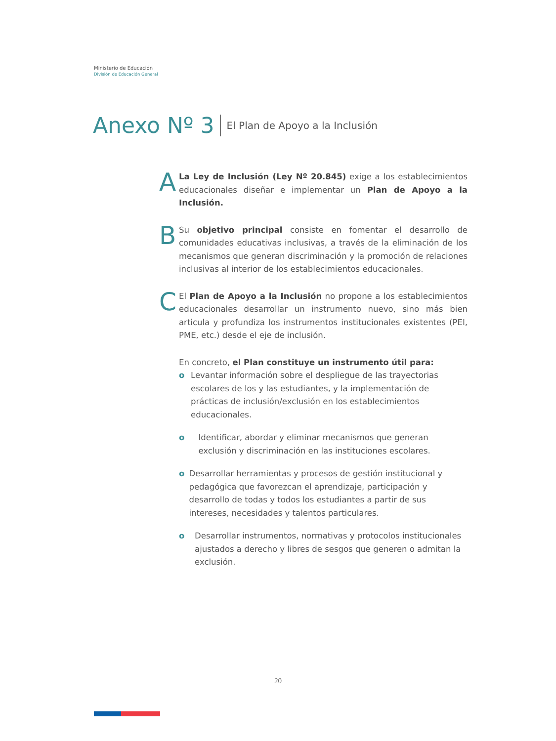Ministerio de Educación
División de Educación General
Anexo Nº 3 El Plan de Apoyo a la Inclusión
A
La Ley de Inclusión (Ley Nº 20.845) exige a los establecimientos educacionales diseñar e implementar un Plan de Apoyo a la Inclusión.
B
Su objetivo principal consiste en fomentar el desarrollo de comunidades educativas inclusivas, a través de la eliminación de los mecanismos que generan discriminación y la promoción de relaciones inclusivas al interior de los establecimientos educacionales.
C
El Plan de Apoyo a la Inclusión no propone a los establecimientos educacionales desarrollar un instrumento nuevo, sino más bien articula y profundiza los instrumentos institucionales existentes (PEI, PME, etc.) desde el eje de inclusión.
En concreto, el Plan constituye un instrumento útil para:
o Levantar información sobre el despliegue de las trayectorias escolares de los y las estudiantes, y la implementación de prácticas de inclusión/exclusión en los establecimientos educacionales.
o Identificar, abordar y eliminar mecanismos que generan exclusión y discriminación en las instituciones escolares.
o Desarrollar herramientas y procesos de gestión institucional y pedagógica que favorezcan el aprendizaje, participación y desarrollo de todas y todos los estudiantes a partir de sus intereses, necesidades y talentos particulares.
o Desarrollar instrumentos, normativas y protocolos institucionales ajustados a derecho y libres de sesgos que generen o admitan la exclusión.
20